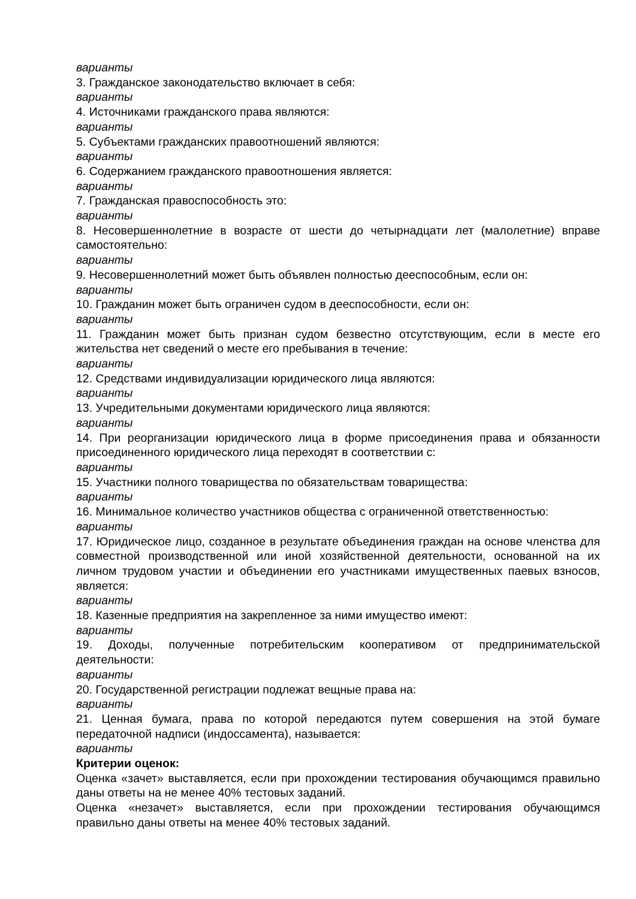варианты
3. Гражданское законодательство включает в себя:
варианты
4. Источниками гражданского права являются:
варианты
5. Субъектами гражданских правоотношений являются:
варианты
6. Содержанием гражданского правоотношения является:
варианты
7. Гражданская правоспособность это:
варианты
8. Несовершеннолетние в возрасте от шести до четырнадцати лет (малолетние) вправе самостоятельно:
варианты
9. Несовершеннолетний может быть объявлен полностью дееспособным, если он:
варианты
10. Гражданин может быть ограничен судом в дееспособности, если он:
варианты
11. Гражданин может быть признан судом безвестно отсутствующим, если в месте его жительства нет сведений о месте его пребывания в течение:
варианты
12. Средствами индивидуализации юридического лица являются:
варианты
13. Учредительными документами юридического лица являются:
варианты
14. При реорганизации юридического лица в форме присоединения права и обязанности присоединенного юридического лица переходят в соответствии с:
варианты
15. Участники полного товарищества по обязательствам товарищества:
варианты
16. Минимальное количество участников общества с ограниченной ответственностью:
варианты
17. Юридическое лицо, созданное в результате объединения граждан на основе членства для совместной производственной или иной хозяйственной деятельности, основанной на их личном трудовом участии и объединении его участниками имущественных паевых взносов, является:
варианты
18. Казенные предприятия на закрепленное за ними имущество имеют:
варианты
19. Доходы, полученные потребительским кооперативом от предпринимательской деятельности:
варианты
20. Государственной регистрации подлежат вещные права на:
варианты
21. Ценная бумага, права по которой передаются путем совершения на этой бумаге передаточной надписи (индоссамента), называется:
варианты
Критерии оценок:
Оценка «зачет» выставляется, если при прохождении тестирования обучающимся правильно даны ответы на не менее 40% тестовых заданий.
Оценка «незачет» выставляется, если при прохождении тестирования обучающимся правильно даны ответы на менее 40% тестовых заданий.